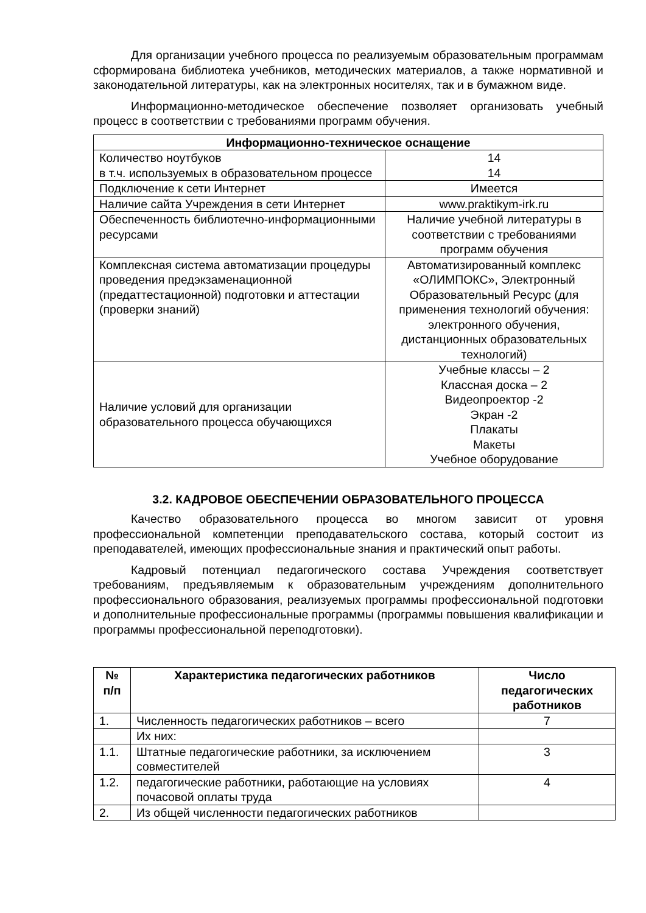Для организации учебного процесса по реализуемым образовательным программам сформирована библиотека учебников, методических материалов, а также нормативной и законодательной литературы, как на электронных носителях, так и в бумажном виде.
Информационно-методическое обеспечение позволяет организовать учебный процесс в соответствии с требованиями программ обучения.
| Информационно-техническое оснащение | |
| --- | --- |
| Количество ноутбуков в т.ч. используемых в образовательном процессе | 14 14 |
| Подключение к сети Интернет | Имеется |
| Наличие сайта Учреждения в сети Интернет | www.praktikym-irk.ru |
| Обеспеченность библиотечно-информационными ресурсами | Наличие учебной литературы в соответствии с требованиями программ обучения |
| Комплексная система автоматизации процедуры проведения предэкзаменационной (предаттестационной) подготовки и аттестации (проверки знаний) | Автоматизированный комплекс «ОЛИМПОКС», Электронный Образовательный Ресурс (для применения технологий обучения: электронного обучения, дистанционных образовательных технологий) |
| Наличие условий для организации образовательного процесса обучающихся | Учебные классы – 2 Классная доска – 2 Видеопроектор -2 Экран -2 Плакаты Макеты Учебное оборудование |
3.2. КАДРОВОЕ ОБЕСПЕЧЕНИИ ОБРАЗОВАТЕЛЬНОГО ПРОЦЕССА
Качество образовательного процесса во многом зависит от уровня профессиональной компетенции преподавательского состава, который состоит из преподавателей, имеющих профессиональные знания и практический опыт работы.
Кадровый потенциал педагогического состава Учреждения соответствует требованиям, предъявляемым к образовательным учреждениям дополнительного профессионального образования, реализуемых программы профессиональной подготовки и дополнительные профессиональные программы (программы повышения квалификации и программы профессиональной переподготовки).
| № п/п | Характеристика педагогических работников | Число педагогических работников |
| --- | --- | --- |
| 1. | Численность педагогических работников – всего | 7 |
| | Их них: | |
| 1.1. | Штатные педагогические работники, за исключением совместителей | 3 |
| 1.2. | педагогические работники, работающие на условиях почасовой оплаты труда | 4 |
| 2. | Из общей численности педагогических работников | |